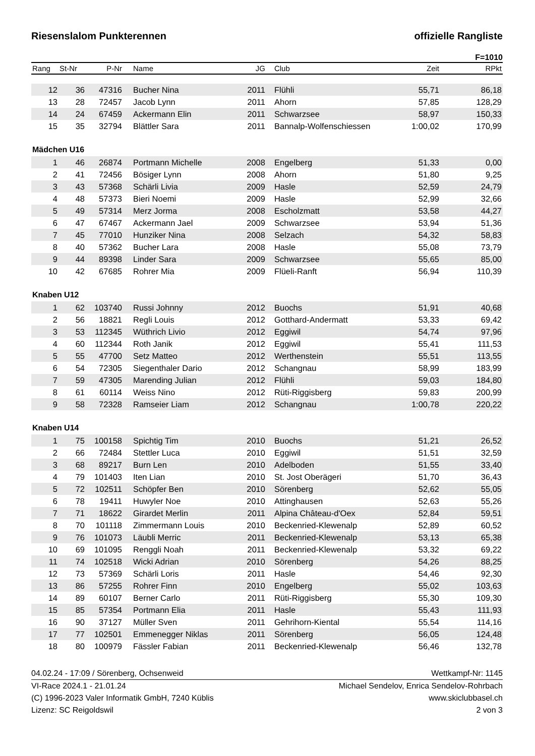Riesenslalom Punkterennen offizielle Rangliste
F=1010
| Rang | St-Nr | P-Nr | Name | JG | Club | Zeit | RPkt |
| --- | --- | --- | --- | --- | --- | --- | --- |
| 12 | 36 | 47316 | Bucher Nina | 2011 | Flühli | 55,71 | 86,18 |
| 13 | 28 | 72457 | Jacob Lynn | 2011 | Ahorn | 57,85 | 128,29 |
| 14 | 24 | 67459 | Ackermann Elin | 2011 | Schwarzsee | 58,97 | 150,33 |
| 15 | 35 | 32794 | Blättler Sara | 2011 | Bannalp-Wolfenschiessen | 1:00,02 | 170,99 |
| Mädchen U16 | | | | | | | |
| 1 | 46 | 26874 | Portmann Michelle | 2008 | Engelberg | 51,33 | 0,00 |
| 2 | 41 | 72456 | Bösiger Lynn | 2008 | Ahorn | 51,80 | 9,25 |
| 3 | 43 | 57368 | Schärli Livia | 2009 | Hasle | 52,59 | 24,79 |
| 4 | 48 | 57373 | Bieri Noemi | 2009 | Hasle | 52,99 | 32,66 |
| 5 | 49 | 57314 | Merz Jorma | 2008 | Escholzmatt | 53,58 | 44,27 |
| 6 | 47 | 67467 | Ackermann Jael | 2009 | Schwarzsee | 53,94 | 51,36 |
| 7 | 45 | 77010 | Hunziker Nina | 2008 | Selzach | 54,32 | 58,83 |
| 8 | 40 | 57362 | Bucher Lara | 2008 | Hasle | 55,08 | 73,79 |
| 9 | 44 | 89398 | Linder Sara | 2009 | Schwarzsee | 55,65 | 85,00 |
| 10 | 42 | 67685 | Rohrer Mia | 2009 | Flüeli-Ranft | 56,94 | 110,39 |
| Knaben U12 | | | | | | | |
| 1 | 62 | 103740 | Russi Johnny | 2012 | Buochs | 51,91 | 40,68 |
| 2 | 56 | 18821 | Regli Louis | 2012 | Gotthard-Andermatt | 53,33 | 69,42 |
| 3 | 53 | 112345 | Wüthrich Livio | 2012 | Eggiwil | 54,74 | 97,96 |
| 4 | 60 | 112344 | Roth Janik | 2012 | Eggiwil | 55,41 | 111,53 |
| 5 | 55 | 47700 | Setz Matteo | 2012 | Werthenstein | 55,51 | 113,55 |
| 6 | 54 | 72305 | Siegenthaler Dario | 2012 | Schangnau | 58,99 | 183,99 |
| 7 | 59 | 47305 | Marending Julian | 2012 | Flühli | 59,03 | 184,80 |
| 8 | 61 | 60114 | Weiss Nino | 2012 | Rüti-Riggisberg | 59,83 | 200,99 |
| 9 | 58 | 72328 | Ramseier Liam | 2012 | Schangnau | 1:00,78 | 220,22 |
| Knaben U14 | | | | | | | |
| 1 | 75 | 100158 | Spichtig Tim | 2010 | Buochs | 51,21 | 26,52 |
| 2 | 66 | 72484 | Stettler Luca | 2010 | Eggiwil | 51,51 | 32,59 |
| 3 | 68 | 89217 | Burn Len | 2010 | Adelboden | 51,55 | 33,40 |
| 4 | 79 | 101403 | Iten Lian | 2010 | St. Jost Oberägeri | 51,70 | 36,43 |
| 5 | 72 | 102511 | Schöpfer Ben | 2010 | Sörenberg | 52,62 | 55,05 |
| 6 | 78 | 19411 | Huwyler Noe | 2010 | Attinghausen | 52,63 | 55,26 |
| 7 | 71 | 18622 | Girardet Merlin | 2011 | Alpina Château-d'Oex | 52,84 | 59,51 |
| 8 | 70 | 101118 | Zimmermann Louis | 2010 | Beckenried-Klewenalp | 52,89 | 60,52 |
| 9 | 76 | 101073 | Läubli Merric | 2011 | Beckenried-Klewenalp | 53,13 | 65,38 |
| 10 | 69 | 101095 | Renggli Noah | 2011 | Beckenried-Klewenalp | 53,32 | 69,22 |
| 11 | 74 | 102518 | Wicki Adrian | 2010 | Sörenberg | 54,26 | 88,25 |
| 12 | 73 | 57369 | Schärli Loris | 2011 | Hasle | 54,46 | 92,30 |
| 13 | 86 | 57255 | Rohrer Finn | 2010 | Engelberg | 55,02 | 103,63 |
| 14 | 89 | 60107 | Berner Carlo | 2011 | Rüti-Riggisberg | 55,30 | 109,30 |
| 15 | 85 | 57354 | Portmann Elia | 2011 | Hasle | 55,43 | 111,93 |
| 16 | 90 | 37127 | Müller Sven | 2011 | Gehrihorn-Kiental | 55,54 | 114,16 |
| 17 | 77 | 102501 | Emmenegger Niklas | 2011 | Sörenberg | 56,05 | 124,48 |
| 18 | 80 | 100979 | Fässler Fabian | 2011 | Beckenried-Klewenalp | 56,46 | 132,78 |
04.02.24 - 17:09 / Sörenberg, Ochsenweid Wettkampf-Nr: 1145
VI-Race 2024.1 - 21.01.24 Michael Sendelov, Enrica Sendelov-Rohrbach
(C) 1996-2023 Valer Informatik GmbH, 7240 Küblis www.skiclubbasel.ch
Lizenz: SC Reigoldswil 2 von 3